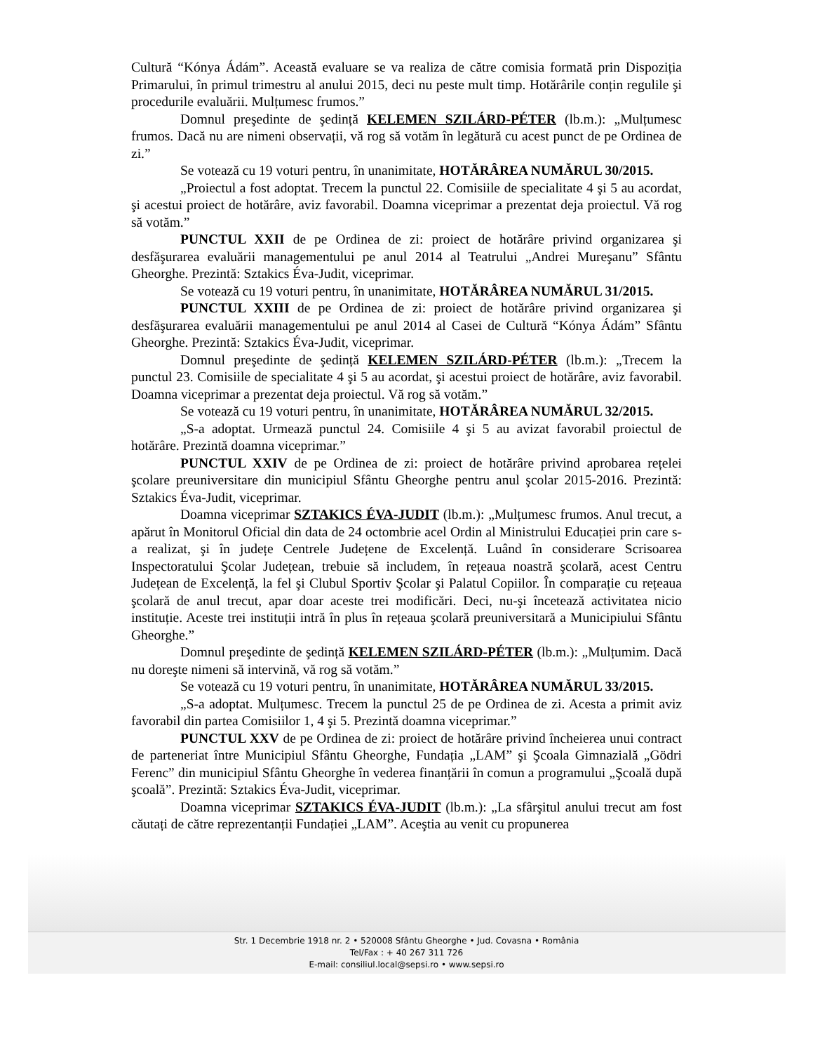Cultură “Kónya Ádám”. Această evaluare se va realiza de către comisia formată prin Dispoziția Primarului, în primul trimestru al anului 2015, deci nu peste mult timp. Hotărârile conțin regulile şi procedurile evaluării. Mulțumesc frumos.”
Domnul preşedinte de şedință KELEMEN SZILÁRD-PÉTER (lb.m.): „Mulțumesc frumos. Dacă nu are nimeni observații, vă rog să votăm în legătură cu acest punct de pe Ordinea de zi.”
Se votează cu 19 voturi pentru, în unanimitate, HOTĂRÂREA NUMĂRUL 30/2015.
„Proiectul a fost adoptat. Trecem la punctul 22. Comisiile de specialitate 4 şi 5 au acordat, şi acestui proiect de hotărâre, aviz favorabil. Doamna viceprimar a prezentat deja proiectul. Vă rog să votăm.”
PUNCTUL XXII de pe Ordinea de zi: proiect de hotărâre privind organizarea şi desfăşurarea evaluării managementului pe anul 2014 al Teatrului „Andrei Mureşanu” Sfântu Gheorghe. Prezintă: Sztakics Éva-Judit, viceprimar.
Se votează cu 19 voturi pentru, în unanimitate, HOTĂRÂREA NUMĂRUL 31/2015.
PUNCTUL XXIII de pe Ordinea de zi: proiect de hotărâre privind organizarea şi desfăşurarea evaluării managementului pe anul 2014 al Casei de Cultură “Kónya Ádám” Sfântu Gheorghe. Prezintă: Sztakics Éva-Judit, viceprimar.
Domnul preşedinte de şedință KELEMEN SZILÁRD-PÉTER (lb.m.): „Trecem la punctul 23. Comisiile de specialitate 4 şi 5 au acordat, şi acestui proiect de hotărâre, aviz favorabil. Doamna viceprimar a prezentat deja proiectul. Vă rog să votăm.”
Se votează cu 19 voturi pentru, în unanimitate, HOTĂRÂREA NUMĂRUL 32/2015.
„S-a adoptat. Urmează punctul 24. Comisiile 4 şi 5 au avizat favorabil proiectul de hotărâre. Prezintă doamna viceprimar.”
PUNCTUL XXIV de pe Ordinea de zi: proiect de hotărâre privind aprobarea rețelei şcolare preuniversitare din municipiul Sfântu Gheorghe pentru anul şcolar 2015-2016. Prezintă: Sztakics Éva-Judit, viceprimar.
Doamna viceprimar SZTAKICS ÉVA-JUDIT (lb.m.): „Mulțumesc frumos. Anul trecut, a apărut în Monitorul Oficial din data de 24 octombrie acel Ordin al Ministrului Educației prin care s-a realizat, şi în județe Centrele Județene de Excelență. Luând în considerare Scrisoarea Inspectoratului Şcolar Județean, trebuie să includem, în rețeaua noastră şcolară, acest Centru Județean de Excelență, la fel şi Clubul Sportiv Şcolar şi Palatul Copiilor. În comparație cu rețeaua şcolară de anul trecut, apar doar aceste trei modificări. Deci, nu-şi încetează activitatea nicio instituție. Aceste trei instituții intră în plus în rețeaua şcolară preuniversitară a Municipiului Sfântu Gheorghe.”
Domnul preşedinte de şedință KELEMEN SZILÁRD-PÉTER (lb.m.): „Mulțumim. Dacă nu doreşte nimeni să intervină, vă rog să votăm.”
Se votează cu 19 voturi pentru, în unanimitate, HOTĂRÂREA NUMĂRUL 33/2015.
„S-a adoptat. Mulțumesc. Trecem la punctul 25 de pe Ordinea de zi. Acesta a primit aviz favorabil din partea Comisiilor 1, 4 şi 5. Prezintă doamna viceprimar.”
PUNCTUL XXV de pe Ordinea de zi: proiect de hotărâre privind încheierea unui contract de parteneriat între Municipiul Sfântu Gheorghe, Fundația „LAM” şi Şcoala Gimnazială „Gödri Ferenc” din municipiul Sfântu Gheorghe în vederea finanțării în comun a programului „Şcoală după şcoală”. Prezintă: Sztakics Éva-Judit, viceprimar.
Doamna viceprimar SZTAKICS ÉVA-JUDIT (lb.m.): „La sfârşitul anului trecut am fost căutați de către reprezentanții Fundației „LAM”. Aceştia au venit cu propunerea
Str. 1 Decembrie 1918 nr. 2 • 520008 Sfântu Gheorghe • Jud. Covasna • România
Tel/Fax : + 40 267 311 726
E-mail: consiliul.local@sepsi.ro • www.sepsi.ro